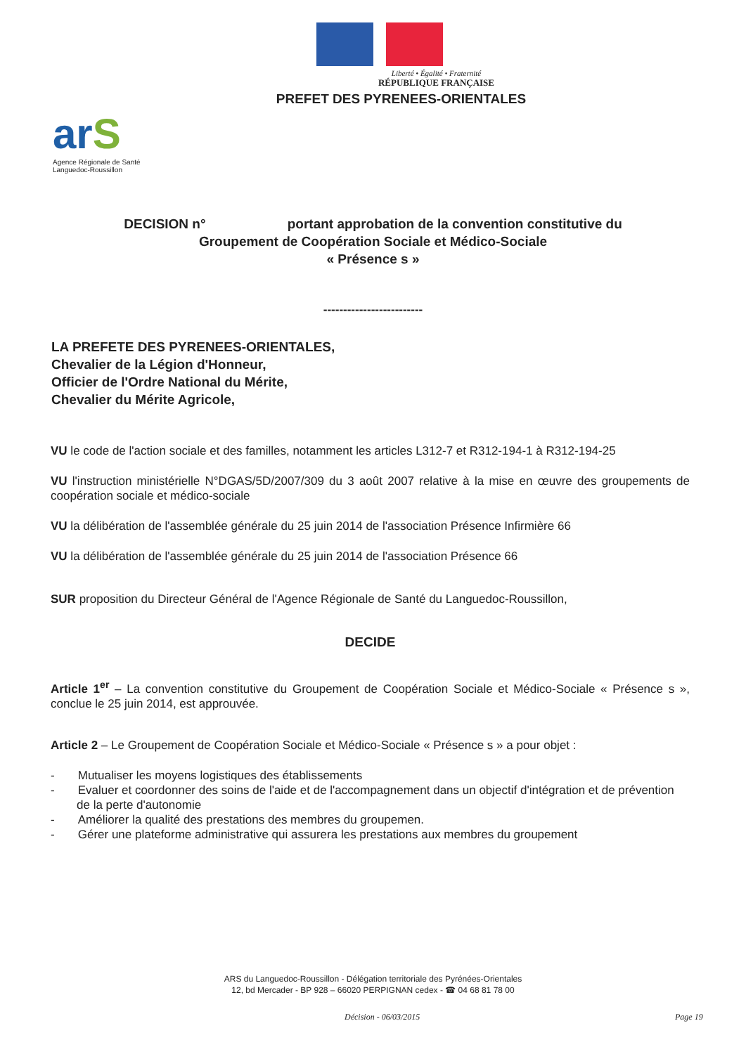Liberté • Égalité • Fraternité
RÉPUBLIQUE FRANÇAISE
PREFET DES PYRENEES-ORIENTALES
arS
Agence Régionale de Santé
Languedoc-Roussillon
DECISION n° portant approbation de la convention constitutive du
Groupement de Coopération Sociale et Médico-Sociale
« Présence s »
-------------------------
LA PREFETE DES PYRENEES-ORIENTALES,
Chevalier de la Légion d'Honneur,
Officier de l'Ordre National du Mérite,
Chevalier du Mérite Agricole,
VU le code de l'action sociale et des familles, notamment les articles L312-7 et R312-194-1 à R312-194-25
VU l'instruction ministérielle N°DGAS/5D/2007/309 du 3 août 2007 relative à la mise en œuvre des groupements de coopération sociale et médico-sociale
VU la délibération de l'assemblée générale du 25 juin 2014 de l'association Présence Infirmière 66
VU la délibération de l'assemblée générale du 25 juin 2014 de l'association Présence 66
SUR proposition du Directeur Général de l'Agence Régionale de Santé du Languedoc-Roussillon,
DECIDE
Article 1<sup>er</sup> – La convention constitutive du Groupement de Coopération Sociale et Médico-Sociale « Présence s », conclue le 25 juin 2014, est approuvée.
Article 2 – Le Groupement de Coopération Sociale et Médico-Sociale « Présence s » a pour objet :
- Mutualiser les moyens logistiques des établissements
- Evaluer et coordonner des soins de l'aide et de l'accompagnement dans un objectif d'intégration et de prévention de la perte d'autonomie
- Améliorer la qualité des prestations des membres du groupemen.
- Gérer une plateforme administrative qui assurera les prestations aux membres du groupement
ARS du Languedoc-Roussillon - Délégation territoriale des Pyrénées-Orientales
12, bd Mercader - BP 928 – 66020 PERPIGNAN cedex - ☎ 04 68 81 78 00
Décision - 06/03/2015 Page 19